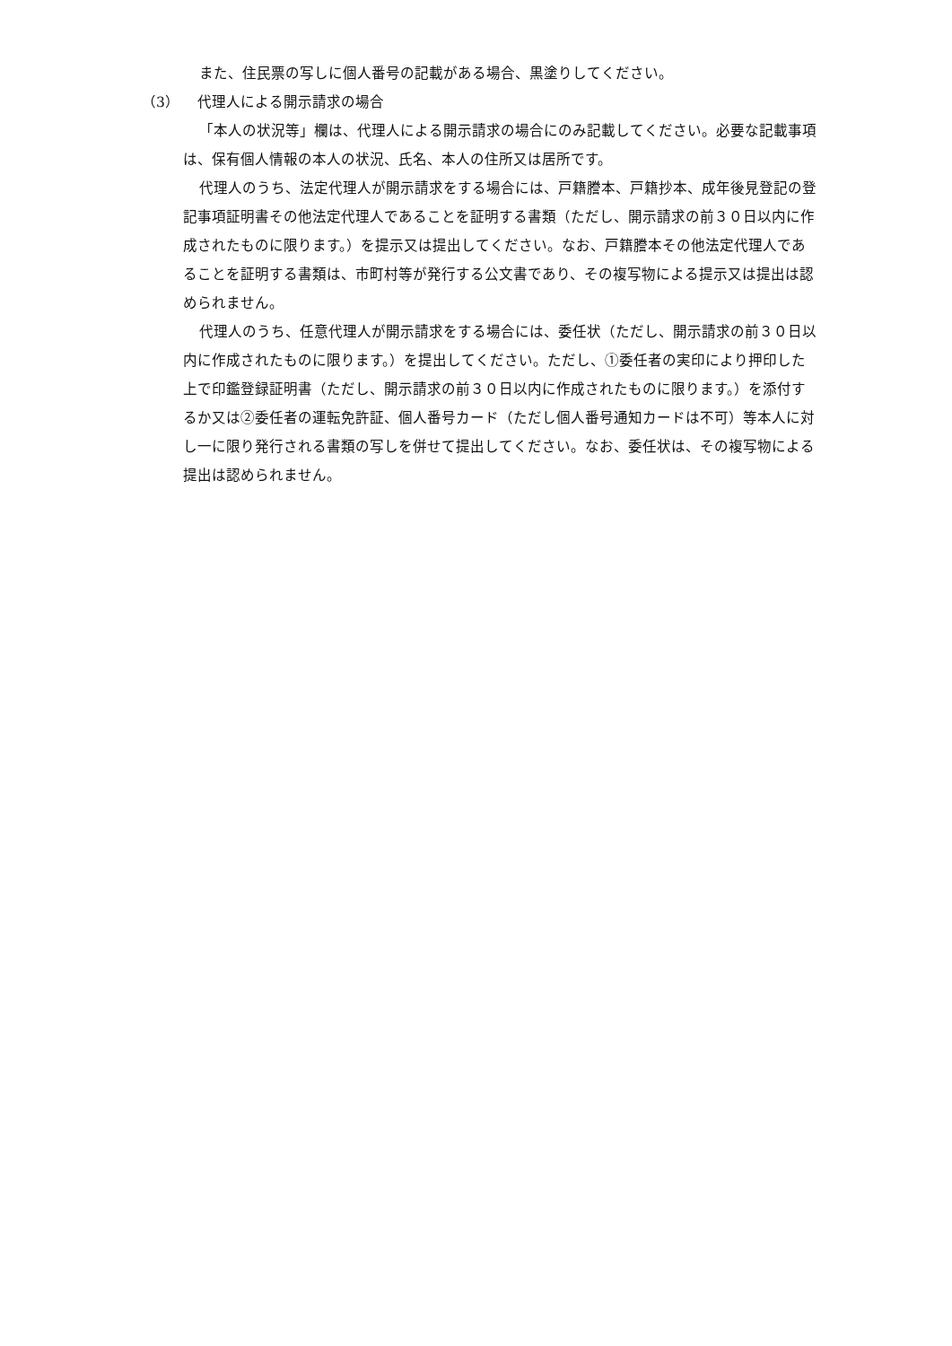また、住民票の写しに個人番号の記載がある場合、黒塗りしてください。
（3） 代理人による開示請求の場合
「本人の状況等」欄は、代理人による開示請求の場合にのみ記載してください。必要な記載事項は、保有個人情報の本人の状況、氏名、本人の住所又は居所です。
代理人のうち、法定代理人が開示請求をする場合には、戸籍謄本、戸籍抄本、成年後見登記の登記事項証明書その他法定代理人であることを証明する書類（ただし、開示請求の前３０日以内に作成されたものに限ります。）を提示又は提出してください。なお、戸籍謄本その他法定代理人であることを証明する書類は、市町村等が発行する公文書であり、その複写物による提示又は提出は認められません。
代理人のうち、任意代理人が開示請求をする場合には、委任状（ただし、開示請求の前３０日以内に作成されたものに限ります。）を提出してください。ただし、①委任者の実印により押印した上で印鑑登録証明書（ただし、開示請求の前３０日以内に作成されたものに限ります。）を添付するか又は②委任者の運転免許証、個人番号カード（ただし個人番号通知カードは不可）等本人に対し一に限り発行される書類の写しを併せて提出してください。なお、委任状は、その複写物による提出は認められません。